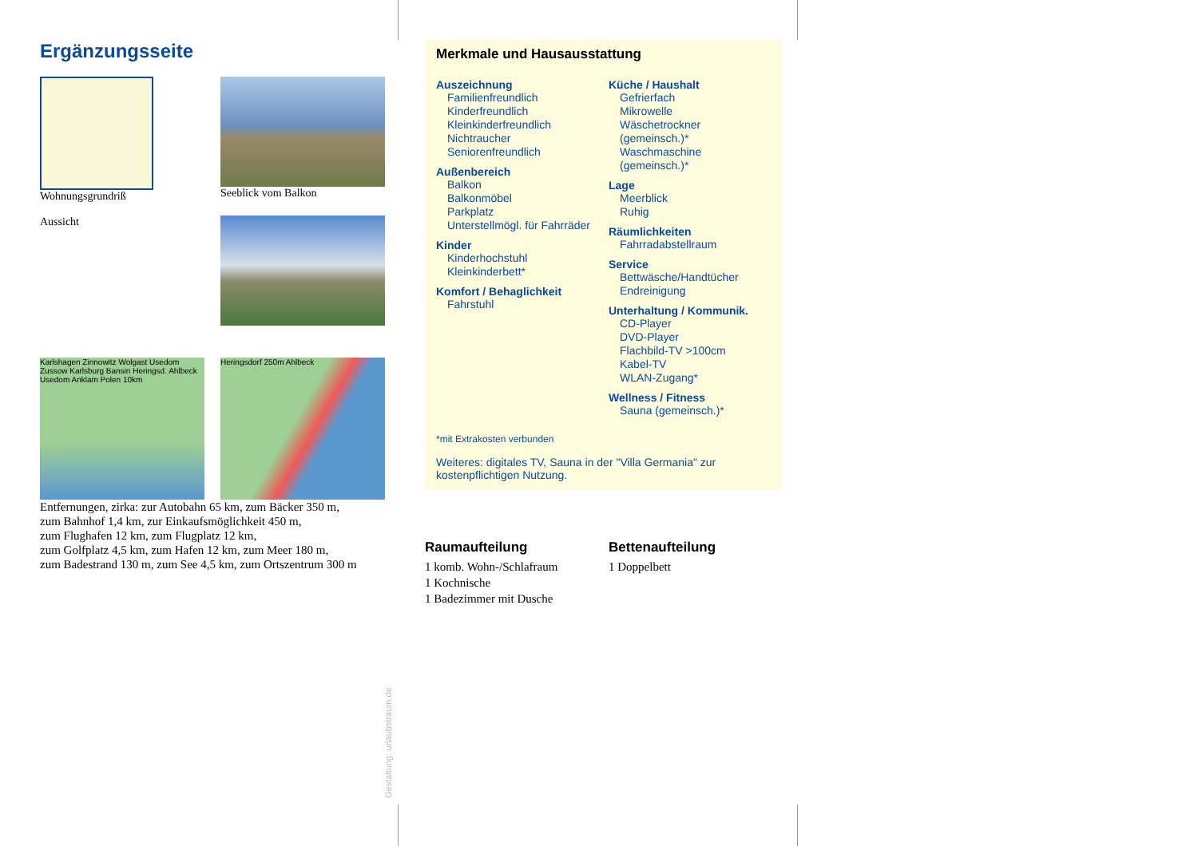Ergänzungsseite
Wohnungsgrundriß
Seeblick vom Balkon
Aussicht
Karlshagen Zinnowitz Wolgast Usedom Zussow Karlsburg Bansin Heringsd. Ahlbeck Usedom Anklam Polen 10km
Heringsdorf 250m Ahlbeck
Entfernungen, zirka: zur Autobahn 65 km, zum Bäcker 350 m,
zum Bahnhof 1,4 km, zur Einkaufsmöglichkeit 450 m,
zum Flughafen 12 km, zum Flugplatz 12 km,
zum Golfplatz 4,5 km, zum Hafen 12 km, zum Meer 180 m,
zum Badestrand 130 m, zum See 4,5 km, zum Ortszentrum 300 m
Merkmale und Hausausstattung
Auszeichnung
Familienfreundlich
Kinderfreundlich
Kleinkinderfreundlich
Nichtraucher
Seniorenfreundlich
Außenbereich
Balkon
Balkonmöbel
Parkplatz
Unterstellmögl. für Fahrräder
Kinder
Kinderhochstuhl
Kleinkinderbett*
Komfort / Behaglichkeit
Fahrstuhl
Küche / Haushalt
Gefrierfach
Mikrowelle
Wäschetrockner (gemeinsch.)*
Waschmaschine (gemeinsch.)*
Lage
Meerblick
Ruhig
Räumlichkeiten
Fahrradabstellraum
Service
Bettwäsche/Handtücher
Endreinigung
Unterhaltung / Kommunik.
CD-Player
DVD-Player
Flachbild-TV >100cm
Kabel-TV
WLAN-Zugang*
Wellness / Fitness
Sauna (gemeinsch.)*
*mit Extrakosten verbunden
Weiteres: digitales TV, Sauna in der "Villa Germania" zur kostenpflichtigen Nutzung.
Raumaufteilung
1 komb. Wohn-/Schlafraum
1 Kochnische
1 Badezimmer mit Dusche
Bettenaufteilung
1 Doppelbett
Gestaltung: urlaubstraum.de